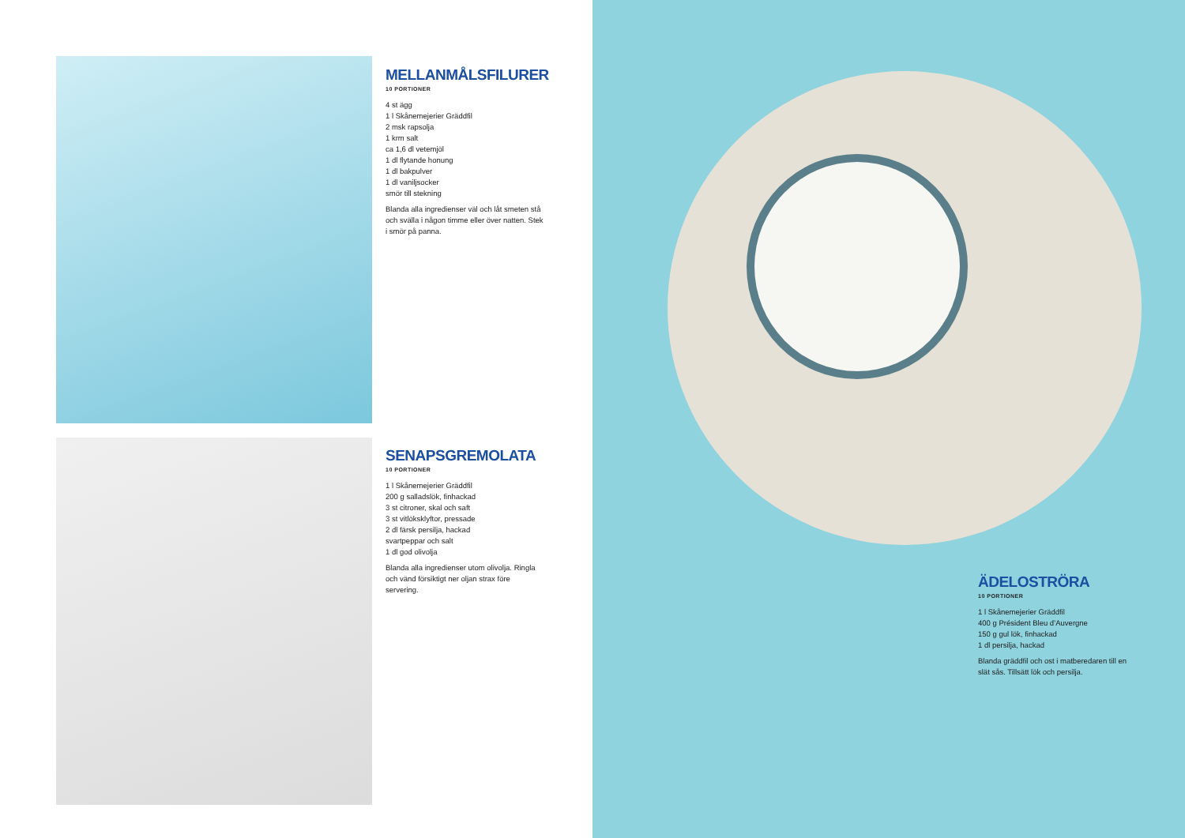MELLANMÅLSFILURER
10 PORTIONER
4 st ägg
1 l Skånemejerier Gräddfil
2 msk rapsolja
1 krm salt
ca 1,6 dl vetemjöl
1 dl flytande honung
1 dl bakpulver
1 dl vaniljsocker
smör till stekning
Blanda alla ingredienser väl och låt smeten stå och svälla i någon timme eller över natten. Stek i smör på panna.
SENAPSGREMOLATA
10 PORTIONER
1 l Skånemejerier Gräddfil
200 g salladslök, finhackad
3 st citroner, skal och saft
3 st vitlöksklyftor, pressade
2 dl färsk persilja, hackad
svartpeppar och salt
1 dl god olivolja
Blanda alla ingredienser utom olivolja. Ringla och vänd försiktigt ner oljan strax före servering.
ÄDELOSTRÖRA
10 PORTIONER
1 l Skånemejerier Gräddfil
400 g Président Bleu d’Auvergne
150 g gul lök, finhackad
1 dl persilja, hackad
Blanda gräddfil och ost i matberedaren till en slät sås. Tillsätt lök och persilja.